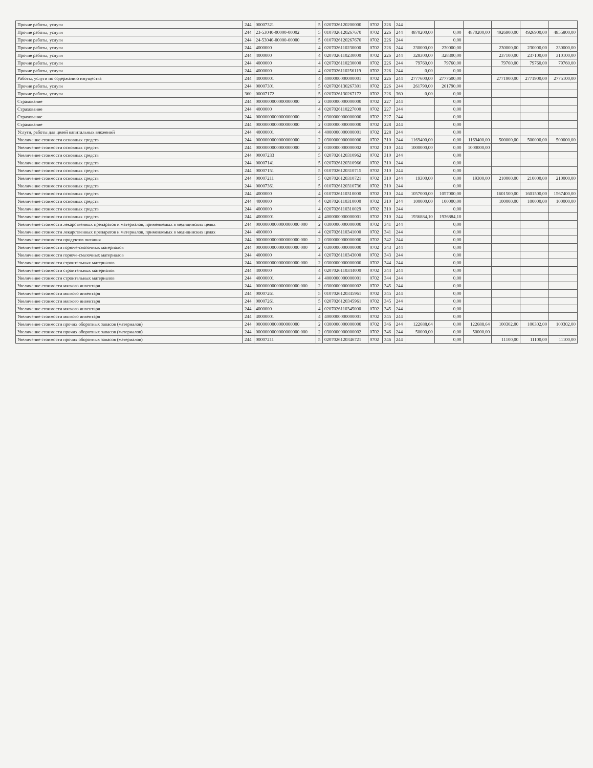| Прочие работы, услуги | 244 | 00007321 | 5 | 0207026120200000 | 0702 | 226 | 244 | | | | | | |
| Прочие работы, услуги | 244 | 23-53040-00000-00002 | 5 | 0107026120267670 | 0702 | 226 | 244 | 4870200,00 | 0,00 | 4870200,00 | 4926900,00 | 4926900,00 | 4855800,00 |
| Прочие работы, услуги | 244 | 24-53040-00000-00000 | 5 | 0107026120267670 | 0702 | 226 | 244 | | 0,00 | | | | |
| Прочие работы, услуги | 244 | 4000000 | 4 | 0207026110230000 | 0702 | 226 | 244 | 230000,00 | 230000,00 | | 230000,00 | 230000,00 | 230000,00 |
| Прочие работы, услуги | 244 | 4000000 | 4 | 0207026110230000 | 0702 | 226 | 244 | 328300,00 | 328300,00 | | 237100,00 | 237100,00 | 310100,00 |
| Прочие работы, услуги | 244 | 4000000 | 4 | 0207026110230000 | 0702 | 226 | 244 | 79760,00 | 79760,00 | | 79760,00 | 79760,00 | 79760,00 |
| Прочие работы, услуги | 244 | 4000000 | 4 | 0207026110256119 | 0702 | 226 | 244 | 0,00 | 0,00 | | | | |
| Работы, услуги по содержанию имущества | 244 | 40000001 | 4 | 4000000000000001 | 0702 | 226 | 244 | 2777600,00 | 2777600,00 | | 2771900,00 | 2771900,00 | 2775100,00 |
| Прочие работы, услуги | 244 | 00007301 | 5 | 0207026130267301 | 0702 | 226 | 244 | 261790,00 | 261790,00 | | | | |
| Прочие работы, услуги | 360 | 00007172 | 5 | 0207026130267172 | 0702 | 226 | 360 | 0,00 | 0,00 | | | | |
| Страхование | 244 | 0000000000000000000 | 2 | 0300000000000000 | 0702 | 227 | 244 | | 0,00 | | | | |
| Страхование | 244 | 4000000 | 4 | 0207026110227000 | 0702 | 227 | 244 | | 0,00 | | | | |
| Страхование | 244 | 0000000000000000000 | 2 | 0300000000000000 | 0702 | 227 | 244 | | 0,00 | | | | |
| Страхование | 244 | 0000000000000000000 | 2 | 0300000000000000 | 0702 | 228 | 244 | | 0,00 | | | | |
| Услуги, работы для целей капитальных вложений | 244 | 40000001 | 4 | 4000000000000001 | 0702 | 228 | 244 | | 0,00 | | | | |
| Увеличение стоимости основных средств | 244 | 0000000000000000000 | 2 | 0300000000000000 | 0702 | 310 | 244 | 1169400,00 | 0,00 | 1169400,00 | 500000,00 | 500000,00 | 500000,00 |
| Увеличение стоимости основных средств | 244 | 0000000000000000000 | 2 | 0300000000000002 | 0702 | 310 | 244 | 1000000,00 | 0,00 | 1000000,00 | | | |
| Увеличение стоимости основных средств | 244 | 00007233 | 5 | 0207026120310962 | 0702 | 310 | 244 | | 0,00 | | | | |
| Увеличение стоимости основных средств | 244 | 00007141 | 5 | 0207026120310966 | 0702 | 310 | 244 | | 0,00 | | | | |
| Увеличение стоимости основных средств | 244 | 00007151 | 5 | 0107026120310715 | 0702 | 310 | 244 | | 0,00 | | | | |
| Увеличение стоимости основных средств | 244 | 00007211 | 5 | 0207026120310721 | 0702 | 310 | 244 | 19300,00 | 0,00 | 19300,00 | 210000,00 | 210000,00 | 210000,00 |
| Увеличение стоимости основных средств | 244 | 00007361 | 5 | 0107026120310736 | 0702 | 310 | 244 | | 0,00 | | | | |
| Увеличение стоимости основных средств | 244 | 4000000 | 4 | 0107026110310000 | 0702 | 310 | 244 | 1057000,00 | 1057000,00 | | 1601500,00 | 1601500,00 | 1567400,00 |
| Увеличение стоимости основных средств | 244 | 4000000 | 4 | 0207026110310000 | 0702 | 310 | 244 | 100000,00 | 100000,00 | | 100000,00 | 100000,00 | 100000,00 |
| Увеличение стоимости основных средств | 244 | 4000000 | 4 | 0207026110310029 | 0702 | 310 | 244 | | 0,00 | | | | |
| Увеличение стоимости основных средств | 244 | 40000001 | 4 | 4000000000000001 | 0702 | 310 | 244 | 1936884,10 | 1936884,10 | | | | |
| Увеличение стоимости лекарственных препаратов и материалов, применяемых в медицинских целях | 244 | 0000000000000000000 000 | 2 | 0300000000000000 | 0702 | 341 | 244 | | 0,00 | | | | |
| Увеличение стоимости лекарственных препаратов и материалов, применяемых в медицинских целях | 244 | 4000000 | 4 | 0207026110341000 | 0702 | 341 | 244 | | 0,00 | | | | |
| Увеличение стоимости продуктов питания | 244 | 0000000000000000000 000 | 2 | 0300000000000000 | 0702 | 342 | 244 | | 0,00 | | | | |
| Увеличение стоимости горюче-смазочных материалов | 244 | 0000000000000000000 000 | 2 | 0300000000000000 | 0702 | 343 | 244 | | 0,00 | | | | |
| Увеличение стоимости горюче-смазочных материалов | 244 | 4000000 | 4 | 0207026110343000 | 0702 | 343 | 244 | | 0,00 | | | | |
| Увеличение стоимости строительных материалов | 244 | 0000000000000000000 000 | 2 | 0300000000000000 | 0702 | 344 | 244 | | 0,00 | | | | |
| Увеличение стоимости строительных материалов | 244 | 4000000 | 4 | 0207026110344000 | 0702 | 344 | 244 | | 0,00 | | | | |
| Увеличение стоимости строительных материалов | 244 | 40000001 | 4 | 4000000000000001 | 0702 | 344 | 244 | | 0,00 | | | | |
| Увеличение стоимости мягкого инвентаря | 244 | 0000000000000000000 000 | 2 | 0300000000000002 | 0702 | 345 | 244 | | 0,00 | | | | |
| Увеличение стоимости мягкого инвентаря | 244 | 00007261 | 5 | 0107026120345961 | 0702 | 345 | 244 | | 0,00 | | | | |
| Увеличение стоимости мягкого инвентаря | 244 | 00007261 | 5 | 0207026120345961 | 0702 | 345 | 244 | | 0,00 | | | | |
| Увеличение стоимости мягкого инвентаря | 244 | 4000000 | 4 | 0207026110345000 | 0702 | 345 | 244 | | 0,00 | | | | |
| Увеличение стоимости мягкого инвентаря | 244 | 40000001 | 4 | 4000000000000001 | 0702 | 345 | 244 | | 0,00 | | | | |
| Увеличение стоимости прочих оборотных запасов (материалов) | 244 | 0000000000000000000 | 2 | 0300000000000000 | 0702 | 346 | 244 | 122688,64 | 0,00 | 122688,64 | 100302,00 | 100302,00 | 100302,00 |
| Увеличение стоимости прочих оборотных запасов (материалов) | 244 | 0000000000000000000 000 | 2 | 0300000000000002 | 0702 | 346 | 244 | 50000,00 | 0,00 | 50000,00 | | | |
| Увеличение стоимости прочих оборотных запасов (материалов) | 244 | 00007211 | 5 | 0207026120346721 | 0702 | 346 | 244 | | 0,00 | | 11100,00 | 11100,00 | 11100,00 |